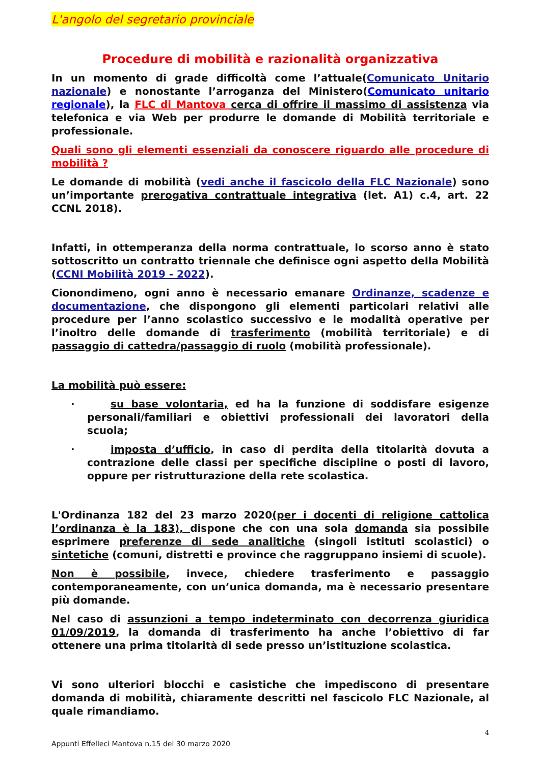L'angolo del segretario provinciale
Procedure di mobilità e razionalità organizzativa
In un momento di grade difficoltà come l’attuale(Comunicato Unitario nazionale) e nonostante l’arroganza del Ministero(Comunicato unitario regionale), la FLC di Mantova cerca di offrire il massimo di assistenza via telefonica e via Web per produrre le domande di Mobilità territoriale e professionale.
Quali sono gli elementi essenziali da conoscere riguardo alle procedure di mobilità ?
Le domande di mobilità (vedi anche il fascicolo della FLC Nazionale) sono un’importante prerogativa contrattuale integrativa (let. A1) c.4, art. 22 CCNL 2018).
Infatti, in ottemperanza della norma contrattuale, lo scorso anno è stato sottoscritto un contratto triennale che definisce ogni aspetto della Mobilità (CCNI Mobilità 2019 - 2022).
Cionondimeno, ogni anno è necessario emanare Ordinanze, scadenze e documentazione, che dispongono gli elementi particolari relativi alle procedure per l’anno scolastico successivo e le modalità operative per l’inoltro delle domande di trasferimento (mobilità territoriale) e di passaggio di cattedra/passaggio di ruolo (mobilità professionale).
La mobilità può essere:
·
su base volontaria, ed ha la funzione di soddisfare esigenze personali/familiari e obiettivi professionali dei lavoratori della scuola;
·
imposta d’ufficio, in caso di perdita della titolarità dovuta a contrazione delle classi per specifiche discipline o posti di lavoro, oppure per ristrutturazione della rete scolastica.
L'Ordinanza 182 del 23 marzo 2020(per i docenti di religione cattolica l’ordinanza è la 183), dispone che con una sola domanda sia possibile esprimere preferenze di sede analitiche (singoli istituti scolastici) o sintetiche (comuni, distretti e province che raggruppano insiemi di scuole).
Non è possibile, invece, chiedere trasferimento e passaggio contemporaneamente, con un’unica domanda, ma è necessario presentare più domande.
Nel caso di assunzioni a tempo indeterminato con decorrenza giuridica 01/09/2019, la domanda di trasferimento ha anche l’obiettivo di far ottenere una prima titolarità di sede presso un’istituzione scolastica.
Vi sono ulteriori blocchi e casistiche che impediscono di presentare domanda di mobilità, chiaramente descritti nel fascicolo FLC Nazionale, al quale rimandiamo.
4
Appunti Effelleci Mantova n.15 del 30 marzo 2020